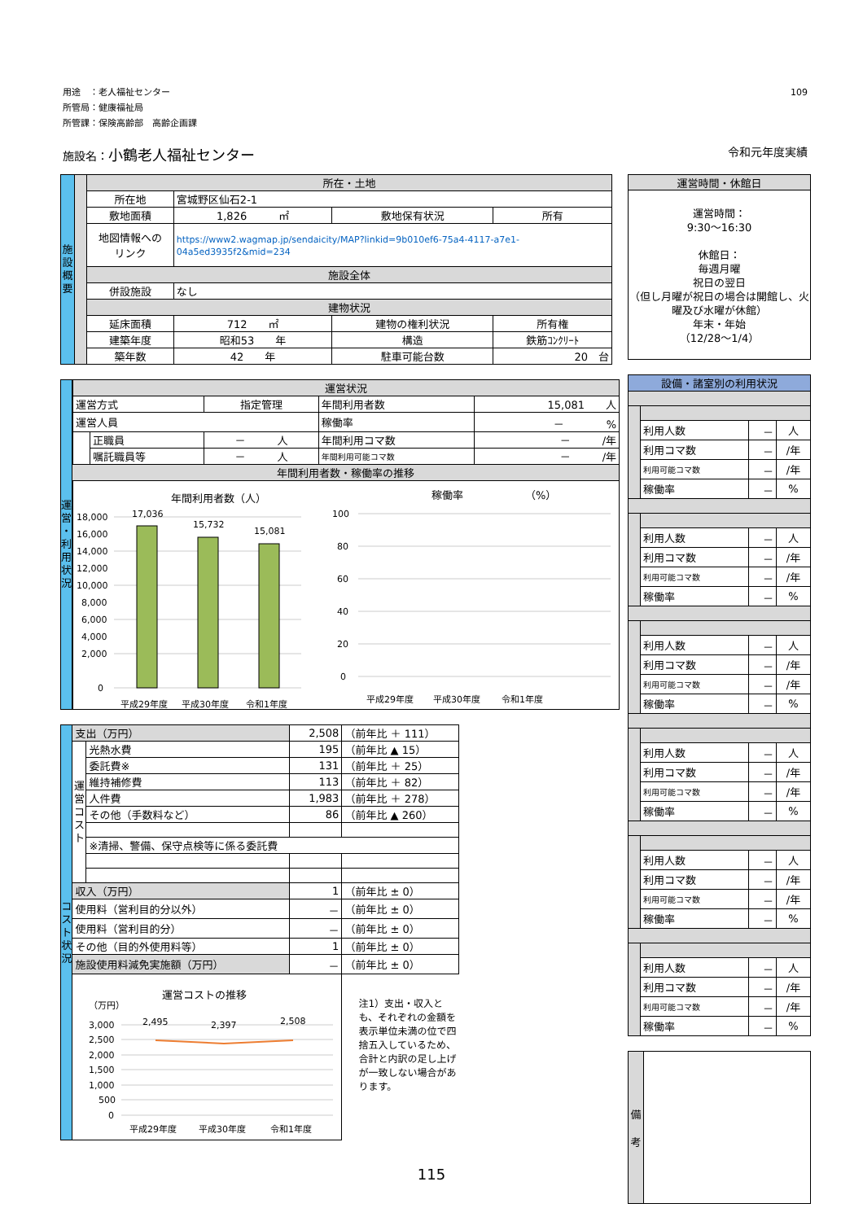109 用途　：老人福祉センター
所管局：健康福祉局
所管課：保険高齢部　高齢企画課
施設名：小鶴老人福祉センター 令和元年度実績
| 施 設 概 要 | | 所在・土地 | | | |
| | | 所在地 | 宮城野区仙石2-1 | | |
| | | 敷地面積 | 1,826 ㎡ | 敷地保有状況 | 所有 |
| | | 地図情報への リンク | https://www2.wagmap.jp/sendaicity/MAP?linkid=9b010ef6-75a4-4117-a7e1- 04a5ed3935f2&mid=234 | | |
| | | 施設全体 | | | |
| | | 併設施設 | なし | | |
| | | 建物状況 | | | |
| | | 延床面積 | 712 ㎡ | 建物の権利状況 | 所有権 |
| | | 建築年度 | 昭和53 年 | 構造 | 鉄筋ｺﾝｸﾘｰﾄ |
| | | 築年数 | 42 年 | 駐車可能台数 | 20 台 |
| 運 営 ・ 利 用 状 況 | | 運営状況 | | | | |
| | | 運営方式 | | 指定管理 | 年間利用者数 | 15,081 人 |
| | | 運営人員 | | | 稼働率 | － % |
| | | | 正職員 | － 人 | 年間利用コマ数 | － /年 |
| | | | 嘱託職員等 | － 人 | 年間利用可能コマ数 | － /年 |
| | 年間利用者数・稼働率の推移 | | | | | |
| | | 年間利用者数（人） 18,000 16,000 14,000 12,000 10,000 8,000 6,000 4,000 2,000 0 17,036 15,732 15,081 平成29年度 平成30年度 令和1年度 稼働率 （%） 100 80 60 40 20 0 平成29年度 平成30年度 令和1年度 | | | | |
| コ ス ト 状 況 | 支出（万円） | | 2,508 | （前年比 ＋ 111） |
| | 運 営 コ ス ト | 光熱水費 | 195 | （前年比 ▲ 15） |
| | | 委託費※ | 131 | （前年比 ＋ 25） |
| | | 維持補修費 | 113 | （前年比 ＋ 82） |
| | | 人件費 | 1,983 | （前年比 ＋ 278） |
| | | その他（手数料など） | 86 | （前年比 ▲ 260） |
| | | ※清掃、警備、保守点検等に係る委託費 | | |
| | 収入（万円） | | 1 | （前年比 ± 0） |
| | 使用料（営利目的分以外） | | － | （前年比 ± 0） |
| | 使用料（営利目的分） | | － | （前年比 ± 0） |
| | その他（目的外使用料等） | | 1 | （前年比 ± 0） |
| | 施設使用料減免実施額（万円） | | － | （前年比 ± 0） |
| | （万円） 運営コストの推移 3,000 2,500 2,000 1,500 1,000 500 0 2,495 2,397 2,508 平成29年度 平成30年度 令和1年度 | | | 注1）支出・収入とも、それぞれの金額を表示単位未満の位で四捨五入しているため、合計と内訳の足し上げが一致しない場合があります。 |
運営時間・休館日
運営時間：
9:30～16:30
休館日：
毎週月曜
祝日の翌日
（但し月曜が祝日の場合は開館し、火曜及び水曜が休館）
年末・年始
（12/28～1/4）
| 設備・諸室別の利用状況 | | | |
| | 利用人数 | － | 人 |
| | 利用コマ数 | － | /年 |
| | 利用可能コマ数 | － | /年 |
| | 稼働率 | － | % |
| | 利用人数 | － | 人 |
| | 利用コマ数 | － | /年 |
| | 利用可能コマ数 | － | /年 |
| | 稼働率 | － | % |
| | 利用人数 | － | 人 |
| | 利用コマ数 | － | /年 |
| | 利用可能コマ数 | － | /年 |
| | 稼働率 | － | % |
| | 利用人数 | － | 人 |
| | 利用コマ数 | － | /年 |
| | 利用可能コマ数 | － | /年 |
| | 稼働率 | － | % |
| | 利用人数 | － | 人 |
| | 利用コマ数 | － | /年 |
| | 利用可能コマ数 | － | /年 |
| | 稼働率 | － | % |
| | 利用人数 | － | 人 |
| | 利用コマ数 | － | /年 |
| | 利用可能コマ数 | － | /年 |
| | 稼働率 | － | % |
| 備 考 | |
115